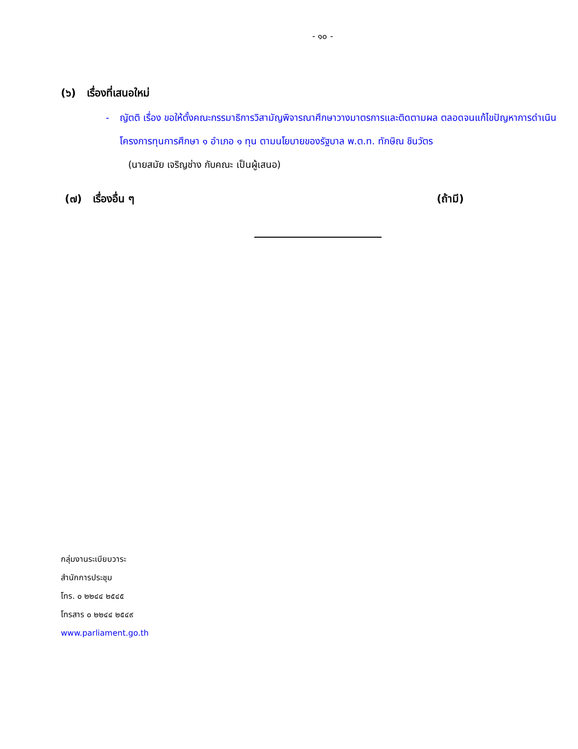- ๑๐ -
(๖) เรื่องที่เสนอใหม่
- ญัตติ เรื่อง ขอให้ตั้งคณะกรรมาธิการวิสามัญพิจารณาศึกษาวางมาตรการและติดตามผล ตลอดจนแก้ไขปัญหาการดำเนินโครงการทุนการศึกษา ๑ อำเภอ ๑ ทุน ตามนโยบายของรัฐบาล พ.ต.ท. ทักษิณ ชินวัตร
(นายสมัย เจริญช่าง กับคณะ เป็นผู้เสนอ)
(๗) เรื่องอื่น ๆ (ถ้ามี)
กลุ่มงานระเบียบวาระ
สำนักการประชุม
โทร. ๐ ๒๒๔๔ ๒๕๔๕
โทรสาร ๐ ๒๒๔๔ ๒๕๔๙
www.parliament.go.th